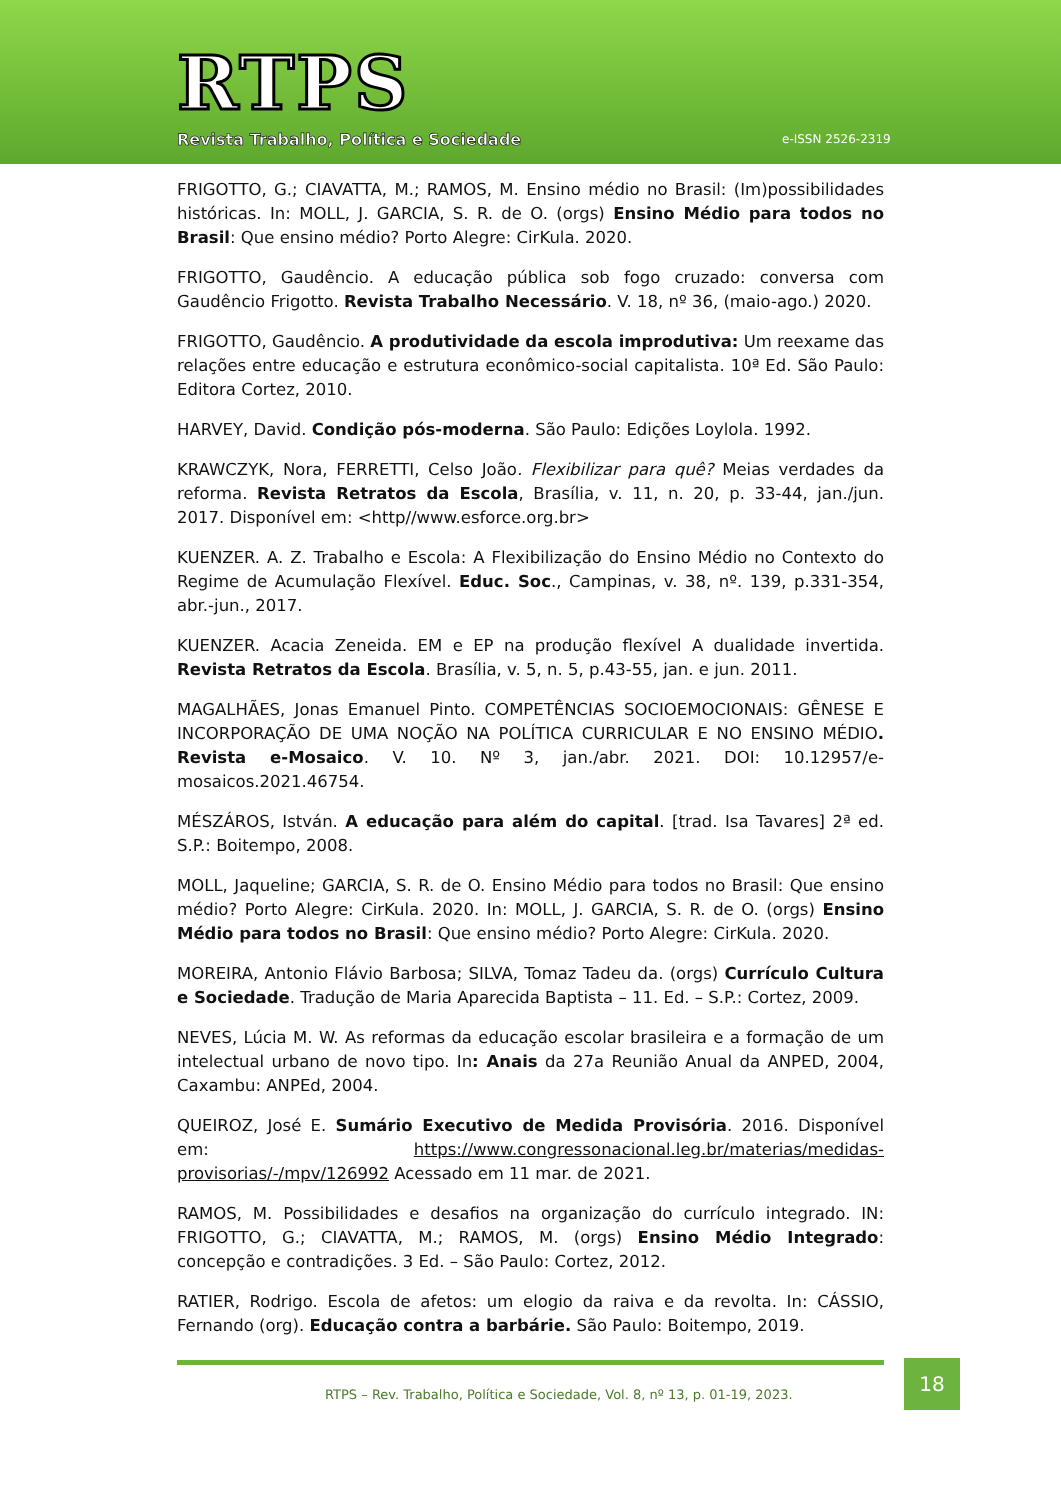RTPS
Revista Trabalho, Política e Sociedade
e-ISSN 2526-2319
FRIGOTTO, G.; CIAVATTA, M.; RAMOS, M. Ensino médio no Brasil: (Im)possibilidades históricas. In: MOLL, J. GARCIA, S. R. de O. (orgs) Ensino Médio para todos no Brasil: Que ensino médio? Porto Alegre: CirKula. 2020.
FRIGOTTO, Gaudêncio. A educação pública sob fogo cruzado: conversa com Gaudêncio Frigotto. Revista Trabalho Necessário. V. 18, nº 36, (maio-ago.) 2020.
FRIGOTTO, Gaudêncio. A produtividade da escola improdutiva: Um reexame das relações entre educação e estrutura econômico-social capitalista. 10ª Ed. São Paulo: Editora Cortez, 2010.
HARVEY, David. Condição pós-moderna. São Paulo: Edições Loylola. 1992.
KRAWCZYK, Nora, FERRETTI, Celso João. Flexibilizar para quê? Meias verdades da reforma. Revista Retratos da Escola, Brasília, v. 11, n. 20, p. 33-44, jan./jun. 2017. Disponível em: <http//www.esforce.org.br>
KUENZER. A. Z. Trabalho e Escola: A Flexibilização do Ensino Médio no Contexto do Regime de Acumulação Flexível. Educ. Soc., Campinas, v. 38, nº. 139, p.331-354, abr.-jun., 2017.
KUENZER. Acacia Zeneida. EM e EP na produção flexível A dualidade invertida. Revista Retratos da Escola. Brasília, v. 5, n. 5, p.43-55, jan. e jun. 2011.
MAGALHÃES, Jonas Emanuel Pinto. COMPETÊNCIAS SOCIOEMOCIONAIS: GÊNESE E INCORPORAÇÃO DE UMA NOÇÃO NA POLÍTICA CURRICULAR E NO ENSINO MÉDIO. Revista e-Mosaico. V. 10. Nº 3, jan./abr. 2021. DOI: 10.12957/e-mosaicos.2021.46754.
MÉSZÁROS, István. A educação para além do capital. [trad. Isa Tavares] 2ª ed. S.P.: Boitempo, 2008.
MOLL, Jaqueline; GARCIA, S. R. de O. Ensino Médio para todos no Brasil: Que ensino médio? Porto Alegre: CirKula. 2020. In: MOLL, J. GARCIA, S. R. de O. (orgs) Ensino Médio para todos no Brasil: Que ensino médio? Porto Alegre: CirKula. 2020.
MOREIRA, Antonio Flávio Barbosa; SILVA, Tomaz Tadeu da. (orgs) Currículo Cultura e Sociedade. Tradução de Maria Aparecida Baptista – 11. Ed. – S.P.: Cortez, 2009.
NEVES, Lúcia M. W. As reformas da educação escolar brasileira e a formação de um intelectual urbano de novo tipo. In: Anais da 27a Reunião Anual da ANPED, 2004, Caxambu: ANPEd, 2004.
QUEIROZ, José E. Sumário Executivo de Medida Provisória. 2016. Disponível em: https://www.congressonacional.leg.br/materias/medidas-provisorias/-/mpv/126992 Acessado em 11 mar. de 2021.
RAMOS, M. Possibilidades e desafios na organização do currículo integrado. IN: FRIGOTTO, G.; CIAVATTA, M.; RAMOS, M. (orgs) Ensino Médio Integrado: concepção e contradições. 3 Ed. – São Paulo: Cortez, 2012.
RATIER, Rodrigo. Escola de afetos: um elogio da raiva e da revolta. In: CÁSSIO, Fernando (org). Educação contra a barbárie. São Paulo: Boitempo, 2019.
RTPS – Rev. Trabalho, Política e Sociedade, Vol. 8, nº 13, p. 01-19, 2023.
18